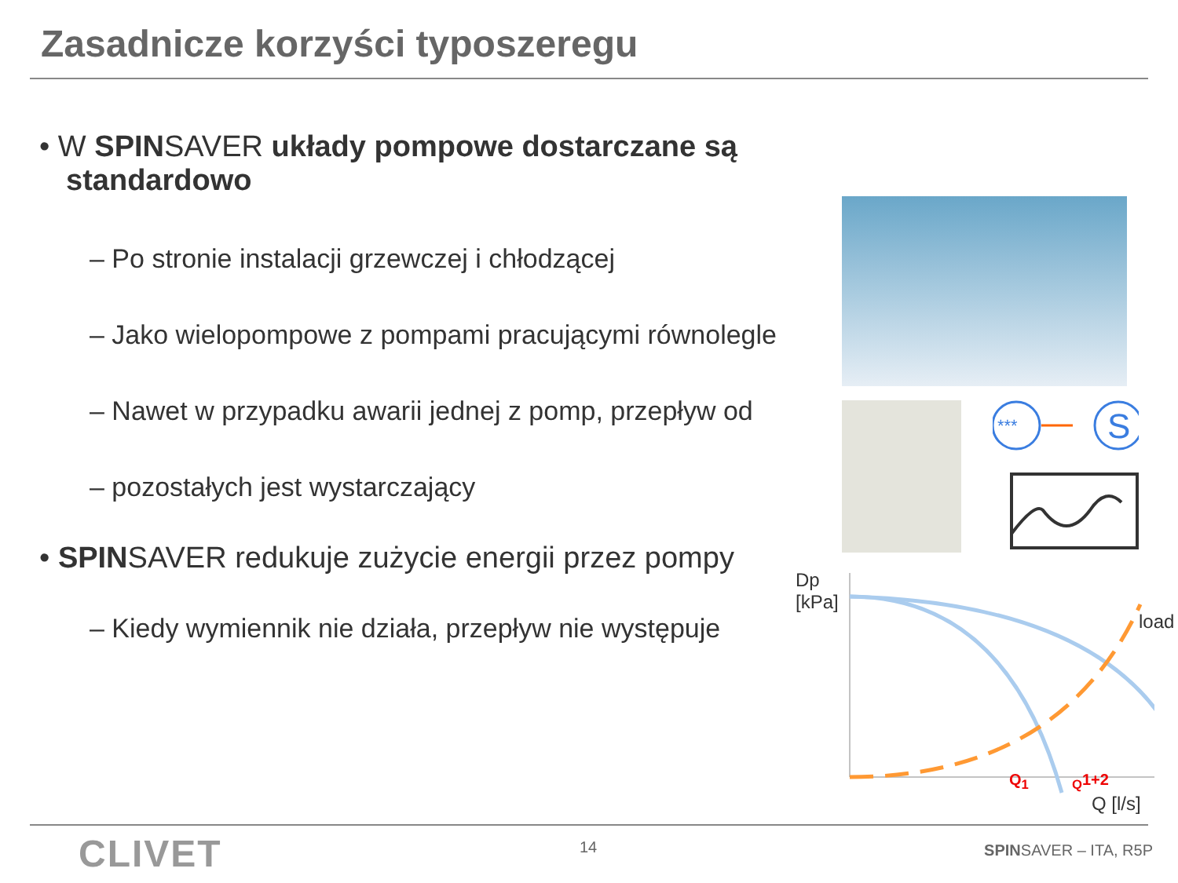Zasadnicze korzyści typoszeregu
• W SPINSAVER układy pompowe dostarczane są standardowo
– Po stronie instalacji grzewczej i chłodzącej
– Jako wielopompowe z pompami pracującymi równolegle
– Nawet w przypadku awarii jednej z pomp, przepływ od
– pozostałych jest wystarczający
• SPINSAVER redukuje zużycie energii przez pompy
– Kiedy wymiennik nie działa, przepływ nie występuje
***
S
Dp
[kPa]
load
Q<sub>1</sub> <sub>Q</sub>1+2
Q [l/s]
CLIVET 14 SPINSAVER – ITA, R5P